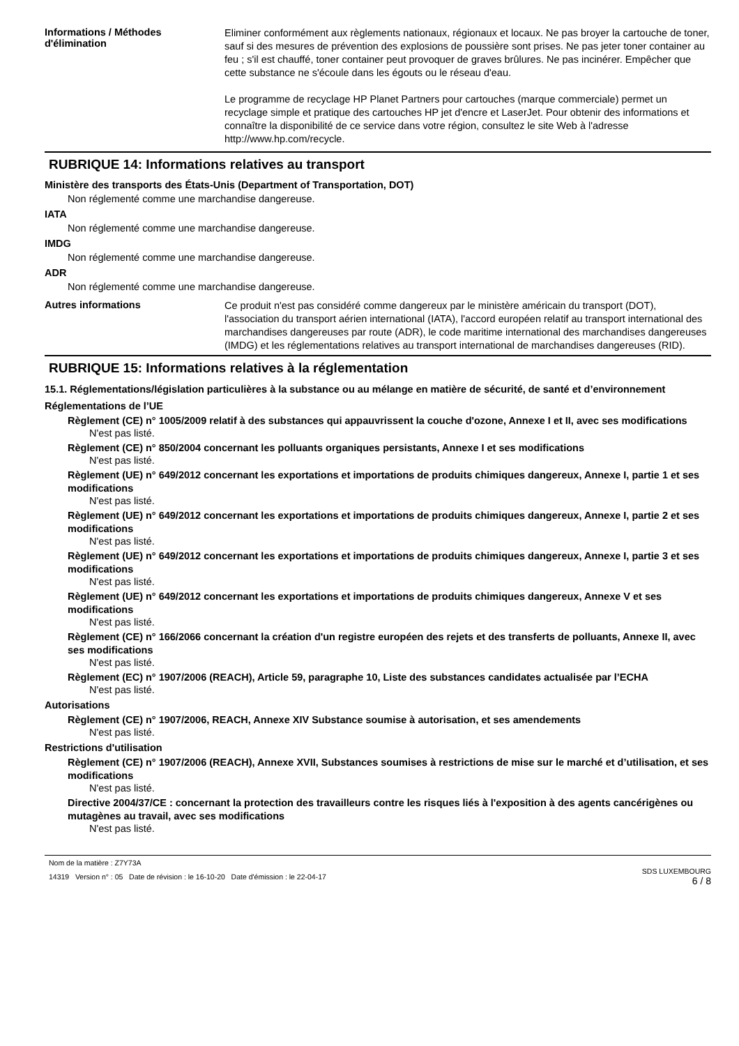Informations / Méthodes d'élimination
Eliminer conformément aux règlements nationaux, régionaux et locaux. Ne pas broyer la cartouche de toner, sauf si des mesures de prévention des explosions de poussière sont prises. Ne pas jeter toner container au feu ; s'il est chauffé, toner container peut provoquer de graves brûlures. Ne pas incinérer. Empêcher que cette substance ne s'écoule dans les égouts ou le réseau d'eau.
Le programme de recyclage HP Planet Partners pour cartouches (marque commerciale) permet un recyclage simple et pratique des cartouches HP jet d'encre et LaserJet. Pour obtenir des informations et connaître la disponibilité de ce service dans votre région, consultez le site Web à l'adresse http://www.hp.com/recycle.
RUBRIQUE 14: Informations relatives au transport
Ministère des transports des États-Unis (Department of Transportation, DOT)
Non réglementé comme une marchandise dangereuse.
IATA
Non réglementé comme une marchandise dangereuse.
IMDG
Non réglementé comme une marchandise dangereuse.
ADR
Non réglementé comme une marchandise dangereuse.
Autres informations
Ce produit n'est pas considéré comme dangereux par le ministère américain du transport (DOT), l'association du transport aérien international (IATA), l'accord européen relatif au transport international des marchandises dangereuses par route (ADR), le code maritime international des marchandises dangereuses (IMDG) et les réglementations relatives au transport international de marchandises dangereuses (RID).
RUBRIQUE 15: Informations relatives à la réglementation
15.1. Réglementations/législation particulières à la substance ou au mélange en matière de sécurité, de santé et d’environnement
Réglementations de l’UE
Règlement (CE) n° 1005/2009 relatif à des substances qui appauvrissent la couche d'ozone, Annexe I et II, avec ses modifications
N'est pas listé.
Règlement (CE) n° 850/2004 concernant les polluants organiques persistants, Annexe I et ses modifications
N'est pas listé.
Règlement (UE) n° 649/2012 concernant les exportations et importations de produits chimiques dangereux, Annexe I, partie 1 et ses modifications
N'est pas listé.
Règlement (UE) n° 649/2012 concernant les exportations et importations de produits chimiques dangereux, Annexe I, partie 2 et ses modifications
N'est pas listé.
Règlement (UE) n° 649/2012 concernant les exportations et importations de produits chimiques dangereux, Annexe I, partie 3 et ses modifications
N'est pas listé.
Règlement (UE) n° 649/2012 concernant les exportations et importations de produits chimiques dangereux, Annexe V et ses modifications
N'est pas listé.
Règlement (CE) n° 166/2066 concernant la création d'un registre européen des rejets et des transferts de polluants, Annexe II, avec ses modifications
N'est pas listé.
Règlement (EC) n° 1907/2006 (REACH), Article 59, paragraphe 10, Liste des substances candidates actualisée par l’ECHA
N'est pas listé.
Autorisations
Règlement (CE) n° 1907/2006, REACH, Annexe XIV Substance soumise à autorisation, et ses amendements
N'est pas listé.
Restrictions d'utilisation
Règlement (CE) n° 1907/2006 (REACH), Annexe XVII, Substances soumises à restrictions de mise sur le marché et d’utilisation, et ses modifications
N'est pas listé.
Directive 2004/37/CE : concernant la protection des travailleurs contre les risques liés à l'exposition à des agents cancérigènes ou mutagènes au travail, avec ses modifications
N'est pas listé.
Nom de la matière : Z7Y73A
14319 Version n° : 05 Date de révision : le 16-10-20 Date d'émission : le 22-04-17
SDS LUXEMBOURG
6 / 8